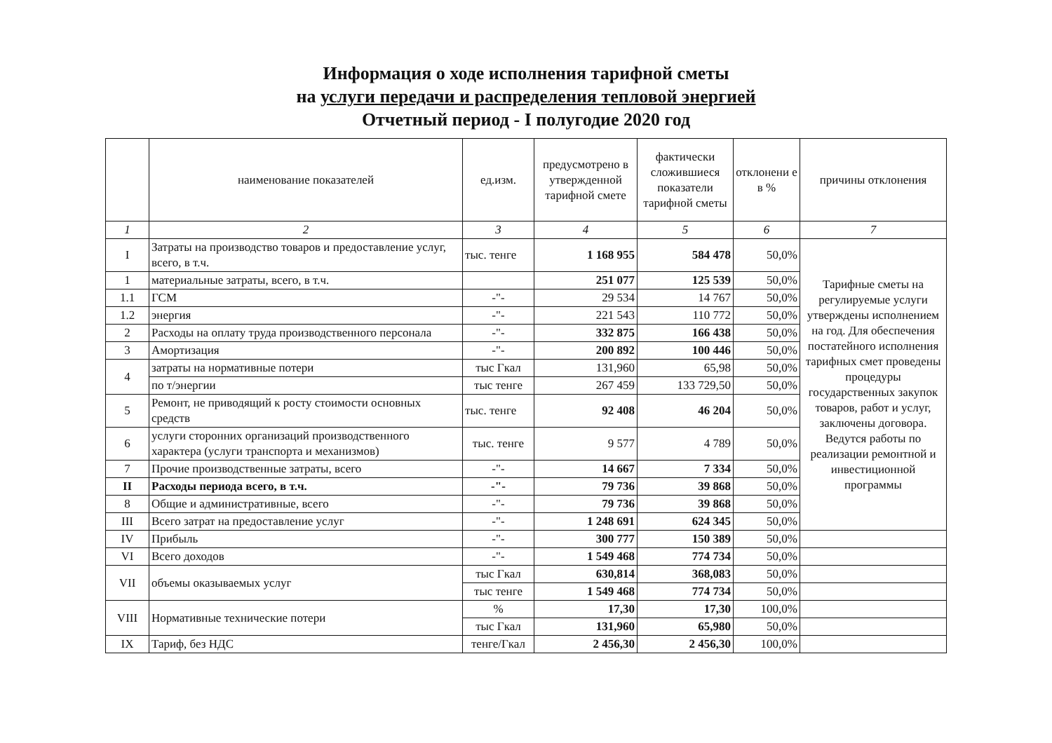Информация о ходе исполнения тарифной сметы
на услуги передачи и распределения тепловой энергией
Отчетный период - I полугодие 2020 год
| | наименование показателей | ед.изм. | предусмотрено в утвержденной тарифной смете | фактически сложившиеся показатели тарифной сметы | отклонени е в % | причины отклонения |
| --- | --- | --- | --- | --- | --- | --- |
| 1 | 2 | 3 | 4 | 5 | 6 | 7 |
| I | Затраты на производство товаров и предоставление услуг, всего, в т.ч. | тыс. тенге | 1 168 955 | 584 478 | 50,0% | Тарифные сметы на регулируемые услуги утверждены исполнением на год. Для обеспечения постатейного исполнения тарифных смет проведены процедуры государственных закупок товаров, работ и услуг, заключены договора. Ведутся работы по реализации ремонтной и инвестиционной программы |
| 1 | материальные затраты, всего, в т.ч. | | 251 077 | 125 539 | 50,0% | |
| 1.1 | ГСМ | -"- | 29 534 | 14 767 | 50,0% | |
| 1.2 | энергия | -"- | 221 543 | 110 772 | 50,0% | |
| 2 | Расходы на оплату труда производственного персонала | -"- | 332 875 | 166 438 | 50,0% | |
| 3 | Амортизация | -"- | 200 892 | 100 446 | 50,0% | |
| 4 | затраты на нормативные потери | тыс Гкал | 131,960 | 65,98 | 50,0% | |
| | по т/энергии | тыс тенге | 267 459 | 133 729,50 | 50,0% | |
| 5 | Ремонт, не приводящий к росту стоимости основных средств | тыс. тенге | 92 408 | 46 204 | 50,0% | |
| 6 | услуги сторонних организаций производственного характера (услуги транспорта и механизмов) | тыс. тенге | 9 577 | 4 789 | 50,0% | |
| 7 | Прочие производственные затраты, всего | -"- | 14 667 | 7 334 | 50,0% | |
| II | Расходы периода всего, в т.ч. | -"- | 79 736 | 39 868 | 50,0% | |
| 8 | Общие и административные, всего | -"- | 79 736 | 39 868 | 50,0% | |
| III | Всего затрат на предоставление услуг | -"- | 1 248 691 | 624 345 | 50,0% | |
| IV | Прибыль | -"- | 300 777 | 150 389 | 50,0% | |
| VI | Всего доходов | -"- | 1 549 468 | 774 734 | 50,0% | |
| VII | объемы оказываемых услуг | тыс Гкал | 630,814 | 368,083 | 50,0% | |
| | | тыс тенге | 1 549 468 | 774 734 | 50,0% | |
| VIII | Нормативные технические потери | % | 17,30 | 17,30 | 100,0% | |
| | | тыс Гкал | 131,960 | 65,980 | 50,0% | |
| IX | Тариф, без НДС | тенге/Гкал | 2 456,30 | 2 456,30 | 100,0% | |